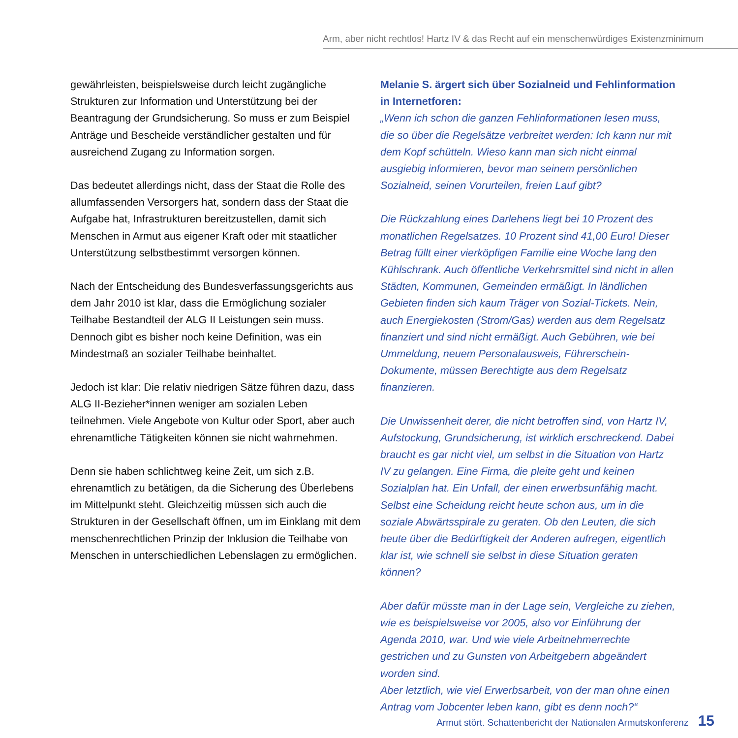Arm, aber nicht rechtlos! Hartz IV & das Recht auf ein menschenwürdiges Existenzminimum
gewährleisten, beispielsweise durch leicht zugängliche Strukturen zur Information und Unterstützung bei der Beantragung der Grundsicherung. So muss er zum Beispiel Anträge und Bescheide verständlicher gestalten und für ausreichend Zugang zu Information sorgen.
Das bedeutet allerdings nicht, dass der Staat die Rolle des allumfassenden Versorgers hat, sondern dass der Staat die Aufgabe hat, Infrastrukturen bereitzustellen, damit sich Menschen in Armut aus eigener Kraft oder mit staatlicher Unterstützung selbstbestimmt versorgen können.
Nach der Entscheidung des Bundesverfassungsgerichts aus dem Jahr 2010 ist klar, dass die Ermöglichung sozialer Teilhabe Bestandteil der ALG II Leistungen sein muss. Dennoch gibt es bisher noch keine Definition, was ein Mindestmaß an sozialer Teilhabe beinhaltet.
Jedoch ist klar: Die relativ niedrigen Sätze führen dazu, dass ALG II-Bezieher*innen weniger am sozialen Leben teilnehmen. Viele Angebote von Kultur oder Sport, aber auch ehrenamtliche Tätigkeiten können sie nicht wahrnehmen.
Denn sie haben schlichtweg keine Zeit, um sich z.B. ehrenamtlich zu betätigen, da die Sicherung des Überlebens im Mittelpunkt steht. Gleichzeitig müssen sich auch die Strukturen in der Gesellschaft öffnen, um im Einklang mit dem menschenrechtlichen Prinzip der Inklusion die Teilhabe von Menschen in unterschiedlichen Lebenslagen zu ermöglichen.
Melanie S. ärgert sich über Sozialneid und Fehlinformation in Internetforen:
„Wenn ich schon die ganzen Fehlinformationen lesen muss, die so über die Regelsätze verbreitet werden: Ich kann nur mit dem Kopf schütteln. Wieso kann man sich nicht einmal ausgiebig informieren, bevor man seinem persönlichen Sozialneid, seinen Vorurteilen, freien Lauf gibt?
Die Rückzahlung eines Darlehens liegt bei 10 Prozent des monatlichen Regelsatzes. 10 Prozent sind 41,00 Euro! Dieser Betrag füllt einer vierköpfigen Familie eine Woche lang den Kühlschrank. Auch öffentliche Verkehrsmittel sind nicht in allen Städten, Kommunen, Gemeinden ermäßigt. In ländlichen Gebieten finden sich kaum Träger von Sozial-Tickets. Nein, auch Energiekosten (Strom/Gas) werden aus dem Regelsatz finanziert und sind nicht ermäßigt. Auch Gebühren, wie bei Ummeldung, neuem Personalausweis, Führerschein-Dokumente, müssen Berechtigte aus dem Regelsatz finanzieren.
Die Unwissenheit derer, die nicht betroffen sind, von Hartz IV, Aufstockung, Grundsicherung, ist wirklich erschreckend. Dabei braucht es gar nicht viel, um selbst in die Situation von Hartz IV zu gelangen. Eine Firma, die pleite geht und keinen Sozialplan hat. Ein Unfall, der einen erwerbsunfähig macht. Selbst eine Scheidung reicht heute schon aus, um in die soziale Abwärtsspirale zu geraten. Ob den Leuten, die sich heute über die Bedürftigkeit der Anderen aufregen, eigentlich klar ist, wie schnell sie selbst in diese Situation geraten können?
Aber dafür müsste man in der Lage sein, Vergleiche zu ziehen, wie es beispielsweise vor 2005, also vor Einführung der Agenda 2010, war. Und wie viele Arbeitnehmerrechte gestrichen und zu Gunsten von Arbeitgebern abgeändert worden sind.
Aber letztlich, wie viel Erwerbsarbeit, von der man ohne einen Antrag vom Jobcenter leben kann, gibt es denn noch?“
Armut stört. Schattenbericht der Nationalen Armutskonferenz 15